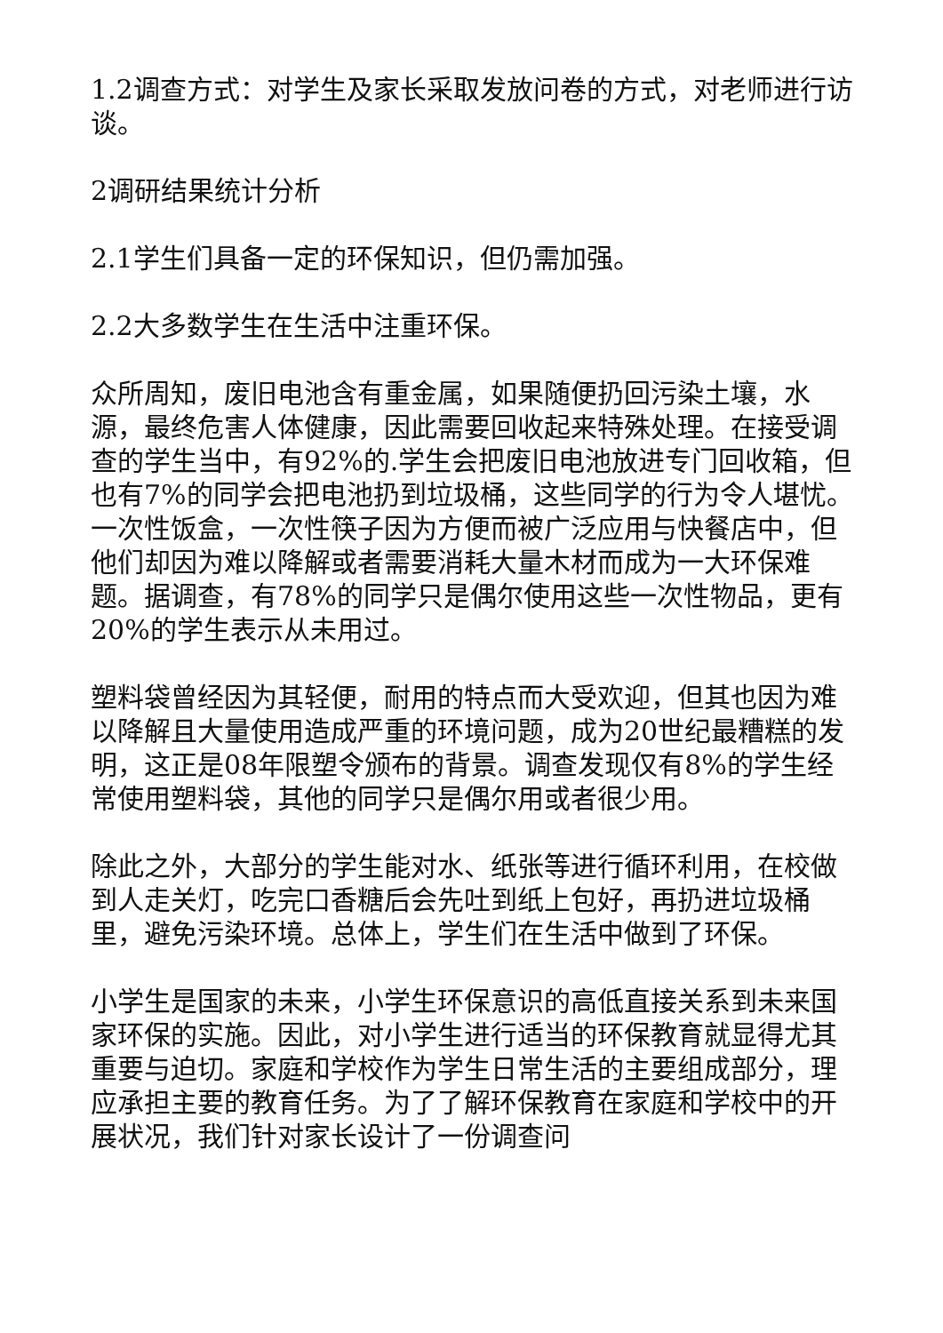1.2调查方式：对学生及家长采取发放问卷的方式，对老师进行访谈。
2调研结果统计分析
2.1学生们具备一定的环保知识，但仍需加强。
2.2大多数学生在生活中注重环保。
众所周知，废旧电池含有重金属，如果随便扔回污染土壤，水源，最终危害人体健康，因此需要回收起来特殊处理。在接受调查的学生当中，有92%的.学生会把废旧电池放进专门回收箱，但也有7%的同学会把电池扔到垃圾桶，这些同学的行为令人堪忧。一次性饭盒，一次性筷子因为方便而被广泛应用与快餐店中，但他们却因为难以降解或者需要消耗大量木材而成为一大环保难题。据调查，有78%的同学只是偶尔使用这些一次性物品，更有20%的学生表示从未用过。
塑料袋曾经因为其轻便，耐用的特点而大受欢迎，但其也因为难以降解且大量使用造成严重的环境问题，成为20世纪最糟糕的发明，这正是08年限塑令颁布的背景。调查发现仅有8%的学生经常使用塑料袋，其他的同学只是偶尔用或者很少用。
除此之外，大部分的学生能对水、纸张等进行循环利用，在校做到人走关灯，吃完口香糖后会先吐到纸上包好，再扔进垃圾桶里，避免污染环境。总体上，学生们在生活中做到了环保。
小学生是国家的未来，小学生环保意识的高低直接关系到未来国家环保的实施。因此，对小学生进行适当的环保教育就显得尤其重要与迫切。家庭和学校作为学生日常生活的主要组成部分，理应承担主要的教育任务。为了了解环保教育在家庭和学校中的开展状况，我们针对家长设计了一份调查问